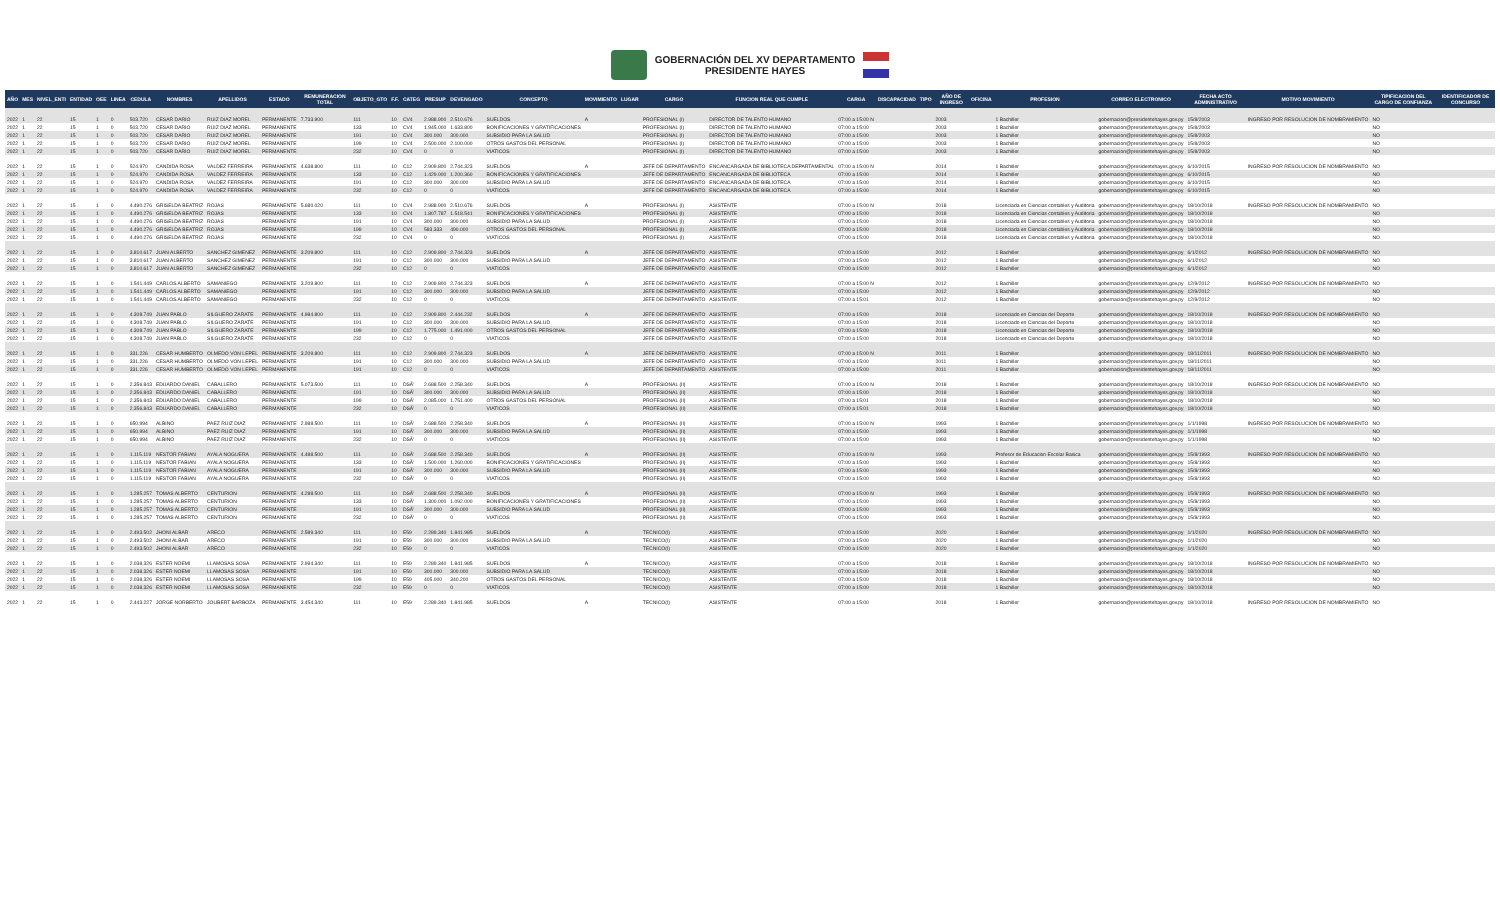GOBERNACIÓN DEL XV DEPARTAMENTO
PRESIDENTE HAYES
| AÑO | MES | NIVEL_ENTI | ENTIDAD | OEE | LINEA | CEDULA | NOMBRES | APELLIDOS | ESTADO | REMUNERACION TOTAL | OBJETO_GTO | F.F. | CATEG | PRESUP | DEVENGADO | CONCEPTO | MOVIMIENTO | LUGAR | CARGO | FUNCION REAL QUE CUMPLE | CARGA | DISCAPACIDAD | TIPO | AÑO DE INGRESO | OFICINA | PROFESION | CORREO ELECTRONICO | FECHA ACTO ADMINISTRATIVO | MOTIVO MOVIMIENTO | TIPIFICACION DEL CARGO DE CONFIANZA | IDENTIFICADOR DE CONCURSO |
| --- | --- | --- | --- | --- | --- | --- | --- | --- | --- | --- | --- | --- | --- | --- | --- | --- | --- | --- | --- | --- | --- | --- | --- | --- | --- | --- | --- | --- | --- | --- | --- |
| 2022 | 1 | 22 | 15 | 1 | 0 | 503.720 | CESAR DARIO | RUIZ DIAZ MOREL | PERMANENTE | 7.733.900 | 111 | 10 | CV4 | 2.988.900 | 2.510.676 | SUELDOS | A | | PROFESIONAL (I) | DIRECTOR DE TALENTO HUMANO | 07:00 a 15:00 N | | | 2003 | | 1 Bachiller | gobernacion@presidentehayes.gov.py | 15/8/2003 | INGRESO POR RESOLUCION DE NOMBRAMIENTO | NO | |
| 2022 | 1 | 22 | 15 | 1 | 0 | 503.720 | CESAR DARIO | RUIZ DIAZ MOREL | PERMANENTE | | 133 | 10 | CV4 | 1.945.000 | 1.633.800 | BONIFICACIONES Y GRATIFICACIONES | | | PROFESIONAL (I) | DIRECTOR DE TALENTO HUMANO | 07:00 a 15:00 | | | 2003 | | 1 Bachiller | gobernacion@presidentehayes.gov.py | 15/8/2003 | | NO | |
| 2022 | 1 | 22 | 15 | 1 | 0 | 503.720 | CESAR DARIO | RUIZ DIAZ MOREL | PERMANENTE | | 191 | 10 | CV4 | 300.000 | 300.000 | SUBSIDIO PARA LA SALUD | | | PROFESIONAL (I) | DIRECTOR DE TALENTO HUMANO | 07:00 a 15:00 | | | 2003 | | 1 Bachiller | gobernacion@presidentehayes.gov.py | 15/8/2003 | | NO | |
| 2022 | 1 | 22 | 15 | 1 | 0 | 503.720 | CESAR DARIO | RUIZ DIAZ MOREL | PERMANENTE | | 199 | 10 | CV4 | 2.500.000 | 2.100.000 | OTROS GASTOS DEL PERSONAL | | | PROFESIONAL (I) | DIRECTOR DE TALENTO HUMANO | 07:00 a 15:00 | | | 2003 | | 1 Bachiller | gobernacion@presidentehayes.gov.py | 15/8/2003 | | NO | |
| 2022 | 1 | 22 | 15 | 1 | 0 | 503.720 | CESAR DARIO | RUIZ DIAZ MOREL | PERMANENTE | | 232 | 10 | CV4 | 0 | 0 | VIATICOS | | | PROFESIONAL (I) | DIRECTOR DE TALENTO HUMANO | 07:00 a 15:00 | | | 2003 | | 1 Bachiller | gobernacion@presidentehayes.gov.py | 15/8/2003 | | NO | |
| 2022 | 1 | 22 | 15 | 1 | 0 | 524.970 | CANDIDA ROSA | VALDEZ FERREIRA | PERMANENTE | 4.638.800 | 111 | 10 | C12 | 2.909.800 | 2.744.323 | SUELDOS | A | | JEFE DE DEPARTAMENTO | ENCANCARGADA DE BIBLIOTECA DEPARTAMENTAL | 07:00 a 15:00 N | | | 2014 | | 1 Bachiller | gobernacion@presidentehayes.gov.py | 6/10/2015 | INGRESO POR RESOLUCION DE NOMBRAMIENTO | NO | |
| 2022 | 1 | 22 | 15 | 1 | 0 | 524.970 | CANDIDA ROSA | VALDEZ FERREIRA | PERMANENTE | | 133 | 10 | C12 | 1.429.000 | 1.200.360 | BONIFICACIONES Y GRATIFICACIONES | | | JEFE DE DEPARTAMENTO | ENCANCARGADA DE BIBLIOTECA | 07:00 a 15:00 | | | 2014 | | 1 Bachiller | gobernacion@presidentehayes.gov.py | 6/10/2015 | | NO | |
| 2022 | 1 | 22 | 15 | 1 | 0 | 524.970 | CANDIDA ROSA | VALDEZ FERREIRA | PERMANENTE | | 191 | 10 | C12 | 300.000 | 300.000 | SUBSIDIO PARA LA SALUD | | | JEFE DE DEPARTAMENTO | ENCANCARGADA DE BIBLIOTECA | 07:00 a 15:00 | | | 2014 | | 1 Bachiller | gobernacion@presidentehayes.gov.py | 6/10/2015 | | NO | |
| 2022 | 1 | 22 | 15 | 1 | 0 | 524.970 | CANDIDA ROSA | VALDEZ FERREIRA | PERMANENTE | | 232 | 10 | C12 | 0 | 0 | VIATICOS | | | JEFE DE DEPARTAMENTO | ENCANCARGADA DE BIBLIOTECA | 07:00 a 15:00 | | | 2014 | | 1 Bachiller | gobernacion@presidentehayes.gov.py | 6/10/2015 | | NO | |
| 2022 | 1 | 22 | 15 | 1 | 0 | 4.490.276 | GRISELDA BEATRIZ | ROJAS | PERMANENTE | 5.680.020 | 111 | 10 | CV4 | 2.988.900 | 2.510.676 | SUELDOS | A | | PROFESIONAL (I) | ASISTENTE | 07:00 a 15:00 N | | | 2018 | | Licenciada en Ciencias contables y Auditoria | gobernacion@presidentehayes.gov.py | 18/10/2018 | INGRESO POR RESOLUCION DE NOMBRAMIENTO | NO | |
| 2022 | 1 | 22 | 15 | 1 | 0 | 4.490.276 | GRISELDA BEATRIZ | ROJAS | PERMANENTE | | 133 | 10 | CV4 | 1.807.787 | 1.518.541 | BONIFICACIONES Y GRATIFICACIONES | | | PROFESIONAL (I) | ASISTENTE | 07:00 a 15:00 | | | 2018 | | Licenciada en Ciencias contables y Auditoria | gobernacion@presidentehayes.gov.py | 18/10/2018 | | NO | |
| 2022 | 1 | 22 | 15 | 1 | 0 | 4.490.276 | GRISELDA BEATRIZ | ROJAS | PERMANENTE | | 191 | 10 | CV4 | 300.000 | 300.000 | SUBSIDIO PARA LA SALUD | | | PROFESIONAL (I) | ASISTENTE | 07:00 a 15:00 | | | 2018 | | Licenciada en Ciencias contables y Auditoria | gobernacion@presidentehayes.gov.py | 18/10/2018 | | NO | |
| 2022 | 1 | 22 | 15 | 1 | 0 | 4.490.276 | GRISELDA BEATRIZ | ROJAS | PERMANENTE | | 199 | 10 | CV4 | 583.333 | 490.000 | OTROS GASTOS DEL PERSONAL | | | PROFESIONAL (I) | ASISTENTE | 07:00 a 15:00 | | | 2018 | | Licenciada en Ciencias contables y Auditoria | gobernacion@presidentehayes.gov.py | 18/10/2018 | | NO | |
| 2022 | 1 | 22 | 15 | 1 | 0 | 4.490.276 | GRISELDA BEATRIZ | ROJAS | PERMANENTE | | 232 | 10 | CV4 | 0 | 0 | VIATICOS | | | PROFESIONAL (I) | ASISTENTE | 07:00 a 15:00 | | | 2018 | | Licenciada en Ciencias contables y Auditoria | gobernacion@presidentehayes.gov.py | 18/10/2018 | | NO | |
| 2022 | 1 | 22 | 15 | 1 | 0 | 3.810.617 | JUAN ALBERTO | SANCHEZ GIMENEZ | PERMANENTE | 3.209.800 | 111 | 10 | C12 | 2.909.800 | 2.744.323 | SUELDOS | A | | JEFE DE DEPARTAMENTO | ASISTENTE | 07:00 a 15:00 | | | 2012 | | 1 Bachiller | gobernacion@presidentehayes.gov.py | 6/1/2012 | INGRESO POR RESOLUCION DE NOMBRAMIENTO | NO | |
| 2022 | 1 | 22 | 15 | 1 | 0 | 3.810.617 | JUAN ALBERTO | SANCHEZ GIMENEZ | PERMANENTE | | 191 | 10 | C12 | 300.000 | 300.000 | SUBSIDIO PARA LA SALUD | | | JEFE DE DEPARTAMENTO | ASISTENTE | 07:00 a 15:00 | | | 2012 | | 1 Bachiller | gobernacion@presidentehayes.gov.py | 6/1/2012 | | NO | |
| 2022 | 1 | 22 | 15 | 1 | 0 | 3.810.617 | JUAN ALBERTO | SANCHEZ GIMENEZ | PERMANENTE | | 232 | 10 | C12 | 0 | 0 | VIATICOS | | | JEFE DE DEPARTAMENTO | ASISTENTE | 07:00 a 15:00 | | | 2012 | | 1 Bachiller | gobernacion@presidentehayes.gov.py | 6/1/2012 | | NO | |
| 2022 | 1 | 22 | 15 | 1 | 0 | 1.541.449 | CARLOS ALBERTO | SAMANIEGO | PERMANENTE | 3.209.800 | 111 | 10 | C12 | 2.909.800 | 2.744.323 | SUELDOS | A | | JEFE DE DEPARTAMENTO | ASISTENTE | 07:00 a 15:00 N | | | 2012 | | 1 Bachiller | gobernacion@presidentehayes.gov.py | 12/9/2012 | INGRESO POR RESOLUCION DE NOMBRAMIENTO | NO | |
| 2022 | 1 | 22 | 15 | 1 | 0 | 1.541.449 | CARLOS ALBERTO | SAMANIEGO | PERMANENTE | | 191 | 10 | C12 | 300.000 | 300.000 | SUBSIDIO PARA LA SALUD | | | JEFE DE DEPARTAMENTO | ASISTENTE | 07:00 a 15:00 | | | 2012 | | 1 Bachiller | gobernacion@presidentehayes.gov.py | 12/9/2012 | | NO | |
| 2022 | 1 | 22 | 15 | 1 | 0 | 1.541.449 | CARLOS ALBERTO | SAMANIEGO | PERMANENTE | | 232 | 10 | C12 | 0 | 0 | VIATICOS | | | JEFE DE DEPARTAMENTO | ASISTENTE | 07:00 a 15:01 | | | 2012 | | 1 Bachiller | gobernacion@presidentehayes.gov.py | 12/9/2012 | | NO | |
| 2022 | 1 | 22 | 15 | 1 | 0 | 4.308.749 | JUAN PABLO | SILGUERO ZARATE | PERMANENTE | 4.984.800 | 111 | 10 | C12 | 2.909.800 | 2.444.232 | SUELDOS | A | | JEFE DE DEPARTAMENTO | ASISTENTE | 07:00 a 15:00 | | | 2018 | | Licenciado en Ciencias del Deporte | gobernacion@presidentehayes.gov.py | 18/10/2018 | INGRESO POR RESOLUCION DE NOMBRAMIENTO | NO | |
| 2022 | 1 | 22 | 15 | 1 | 0 | 4.308.749 | JUAN PABLO | SILGUERO ZARATE | PERMANENTE | | 191 | 10 | C12 | 300.000 | 300.000 | SUBSIDIO PARA LA SALUD | | | JEFE DE DEPARTAMENTO | ASISTENTE | 07:00 a 15:00 | | | 2018 | | Licenciado en Ciencias del Deporte | gobernacion@presidentehayes.gov.py | 18/10/2018 | | NO | |
| 2022 | 1 | 22 | 15 | 1 | 0 | 4.308.749 | JUAN PABLO | SILGUERO ZARATE | PERMANENTE | | 199 | 10 | C12 | 1.775.000 | 1.491.000 | OTROS GASTOS DEL PERSONAL | | | JEFE DE DEPARTAMENTO | ASISTENTE | 07:00 a 15:00 | | | 2018 | | Licenciado en Ciencias del Deporte | gobernacion@presidentehayes.gov.py | 18/10/2018 | | NO | |
| 2022 | 1 | 22 | 15 | 1 | 0 | 4.308.749 | JUAN PABLO | SILGUERO ZARATE | PERMANENTE | | 232 | 10 | C12 | 0 | 0 | VIATICOS | | | JEFE DE DEPARTAMENTO | ASISTENTE | 07:00 a 15:00 | | | 2018 | | Licenciado en Ciencias del Deporte | gobernacion@presidentehayes.gov.py | 18/10/2018 | | NO | |
| 2022 | 1 | 22 | 15 | 1 | 0 | 331.226 | CESAR HUMBERTO | OLMEDO VON LEPEL | PERMANENTE | 3.209.800 | 111 | 10 | C12 | 2.909.800 | 2.744.323 | SUELDOS | A | | JEFE DE DEPARTAMENTO | ASISTENTE | 07:00 a 15:00 N | | | 2011 | | 1 Bachiller | gobernacion@presidentehayes.gov.py | 18/11/2011 | INGRESO POR RESOLUCION DE NOMBRAMIENTO | NO | |
| 2022 | 1 | 22 | 15 | 1 | 0 | 331.226 | CESAR HUMBERTO | OLMEDO VON LEPEL | PERMANENTE | | 191 | 10 | C12 | 300.000 | 300.000 | SUBSIDIO PARA LA SALUD | | | JEFE DE DEPARTAMENTO | ASISTENTE | 07:00 a 15:00 | | | 2011 | | 1 Bachiller | gobernacion@presidentehayes.gov.py | 18/11/2011 | | NO | |
| 2022 | 1 | 22 | 15 | 1 | 0 | 331.226 | CESAR HUMBERTO | OLMEDO VON LEPEL | PERMANENTE | | 191 | 10 | C12 | 0 | 0 | VIATICOS | | | JEFE DE DEPARTAMENTO | ASISTENTE | 07:00 a 15:00 | | | 2011 | | 1 Bachiller | gobernacion@presidentehayes.gov.py | 18/11/2011 | | NO | |
| 2022 | 1 | 22 | 15 | 1 | 0 | 2.356.843 | EDUARDO DANIEL | CABALLERO | PERMANENTE | 5.073.500 | 111 | 10 | DSÃ' | 2.688.500 | 2.258.340 | SUELDOS | A | | PROFESIONAL (II) | ASISTENTE | 07:00 a 15:00 N | | | 2018 | | 1 Bachiller | gobernacion@presidentehayes.gov.py | 18/10/2018 | INGRESO POR RESOLUCION DE NOMBRAMIENTO | NO | |
| 2022 | 1 | 22 | 15 | 1 | 0 | 2.356.843 | EDUARDO DANIEL | CABALLERO | PERMANENTE | | 191 | 10 | DSÃ' | 300.000 | 300.000 | SUBSIDIO PARA LA SALUD | | | PROFESIONAL (II) | ASISTENTE | 07:00 a 15:00 | | | 2018 | | 1 Bachiller | gobernacion@presidentehayes.gov.py | 18/10/2018 | | NO | |
| 2022 | 1 | 22 | 15 | 1 | 0 | 2.356.843 | EDUARDO DANIEL | CABALLERO | PERMANENTE | | 199 | 10 | DSÃ' | 2.085.000 | 1.751.400 | OTROS GASTOS DEL PERSONAL | | | PROFESIONAL (II) | ASISTENTE | 07:00 a 15:01 | | | 2018 | | 1 Bachiller | gobernacion@presidentehayes.gov.py | 18/10/2018 | | NO | |
| 2022 | 1 | 22 | 15 | 1 | 0 | 2.356.843 | EDUARDO DANIEL | CABALLERO | PERMANENTE | | 232 | 10 | DSÃ' | 0 | 0 | VIATICOS | | | PROFESIONAL (II) | ASISTENTE | 07:00 a 15:01 | | | 2018 | | 1 Bachiller | gobernacion@presidentehayes.gov.py | 18/10/2018 | | NO | |
| 2022 | 1 | 22 | 15 | 1 | 0 | 650.994 | ALBINO | PAEZ RUIZ DIAZ | PERMANENTE | 2.988.500 | 111 | 10 | DSÃ' | 2.688.500 | 2.258.340 | SUELDOS | A | | PROFESIONAL (II) | ASISTENTE | 07:00 a 15:00 N | | | 1993 | | 1 Bachiller | gobernacion@presidentehayes.gov.py | 1/1/1998 | INGRESO POR RESOLUCION DE NOMBRAMIENTO | NO | |
| 2022 | 1 | 22 | 15 | 1 | 0 | 650.994 | ALBINO | PAEZ RUIZ DIAZ | PERMANENTE | | 191 | 10 | DSÃ' | 300.000 | 300.000 | SUBSIDIO PARA LA SALUD | | | PROFESIONAL (II) | ASISTENTE | 07:00 a 15:00 | | | 1993 | | 1 Bachiller | gobernacion@presidentehayes.gov.py | 1/1/1998 | | NO | |
| 2022 | 1 | 22 | 15 | 1 | 0 | 650.994 | ALBINO | PAEZ RUIZ DIAZ | PERMANENTE | | 232 | 10 | DSÃ' | 0 | 0 | VIATICOS | | | PROFESIONAL (II) | ASISTENTE | 07:00 a 15:00 | | | 1993 | | 1 Bachiller | gobernacion@presidentehayes.gov.py | 1/1/1998 | | NO | |
| 2022 | 1 | 22 | 15 | 1 | 0 | 1.115.119 | NESTOR FABIAN | AYALA NOGUERA | PERMANENTE | 4.488.500 | 111 | 10 | DSÃ' | 2.688.500 | 2.258.340 | SUELDOS | A | | PROFESIONAL (II) | ASISTENTE | 07:00 a 15:00 N | | | 1993 | | Profesor de Educacion Escolar Basica | gobernacion@presidentehayes.gov.py | 15/8/1993 | INGRESO POR RESOLUCION DE NOMBRAMIENTO | NO | |
| 2022 | 1 | 22 | 15 | 1 | 0 | 1.115.119 | NESTOR FABIAN | AYALA NOGUERA | PERMANENTE | | 133 | 10 | DSÃ' | 1.500.000 | 1.260.000 | BONIFICACIONES Y GRATIFICACIONES | | | PROFESIONAL (II) | ASISTENTE | 07:00 a 15:00 | | | 1993 | | 1 Bachiller | gobernacion@presidentehayes.gov.py | 15/8/1993 | | NO | |
| 2022 | 1 | 22 | 15 | 1 | 0 | 1.115.119 | NESTOR FABIAN | AYALA NOGUERA | PERMANENTE | | 191 | 10 | DSÃ' | 300.000 | 300.000 | SUBSIDIO PARA LA SALUD | | | PROFESIONAL (II) | ASISTENTE | 07:00 a 15:00 | | | 1993 | | 1 Bachiller | gobernacion@presidentehayes.gov.py | 15/8/1993 | | NO | |
| 2022 | 1 | 22 | 15 | 1 | 0 | 1.115.119 | NESTOR FABIAN | AYALA NOGUERA | PERMANENTE | | 232 | 10 | DSÃ' | 0 | 0 | VIATICOS | | | PROFESIONAL (II) | ASISTENTE | 07:00 a 15:00 | | | 1993 | | 1 Bachiller | gobernacion@presidentehayes.gov.py | 15/8/1993 | | NO | |
| 2022 | 1 | 22 | 15 | 1 | 0 | 1.285.257 | TOMAS ALBERTO | CENTURION | PERMANENTE | 4.288.500 | 111 | 10 | DSÃ' | 2.688.500 | 2.258.340 | SUELDOS | A | | PROFESIONAL (II) | ASISTENTE | 07:00 a 15:00 N | | | 1993 | | 1 Bachiller | gobernacion@presidentehayes.gov.py | 15/8/1993 | INGRESO POR RESOLUCION DE NOMBRAMIENTO | NO | |
| 2022 | 1 | 22 | 15 | 1 | 0 | 1.285.257 | TOMAS ALBERTO | CENTURION | PERMANENTE | | 133 | 10 | DSÃ' | 1.300.000 | 1.092.000 | BONIFICACIONES Y GRATIFICACIONES | | | PROFESIONAL (II) | ASISTENTE | 07:00 a 15:00 | | | 1993 | | 1 Bachiller | gobernacion@presidentehayes.gov.py | 15/8/1993 | | NO | |
| 2022 | 1 | 22 | 15 | 1 | 0 | 1.285.257 | TOMAS ALBERTO | CENTURION | PERMANENTE | | 191 | 10 | DSÃ' | 300.000 | 300.000 | SUBSIDIO PARA LA SALUD | | | PROFESIONAL (II) | ASISTENTE | 07:00 a 15:00 | | | 1993 | | 1 Bachiller | gobernacion@presidentehayes.gov.py | 15/8/1993 | | NO | |
| 2022 | 1 | 22 | 15 | 1 | 0 | 1.285.257 | TOMAS ALBERTO | CENTURION | PERMANENTE | | 232 | 10 | DSÃ' | 0 | 0 | VIATICOS | | | PROFESIONAL (II) | ASISTENTE | 07:00 a 15:00 | | | 1993 | | 1 Bachiller | gobernacion@presidentehayes.gov.py | 15/8/1993 | | NO | |
| 2022 | 1 | 22 | 15 | 1 | 0 | 2.493.502 | JHONI ALBAR | ARECO | PERMANENTE | 2.589.340 | 111 | 10 | E59 | 2.289.340 | 1.841.985 | SUELDOS | A | | TECNICO(I) | ASISTENTE | 07:00 a 15:00 | | | 2020 | | 1 Bachiller | gobernacion@presidentehayes.gov.py | 1/1/2020 | INGRESO POR RESOLUCION DE NOMBRAMIENTO | NO | |
| 2022 | 1 | 22 | 15 | 1 | 0 | 2.493.502 | JHONI ALBAR | ARECO | PERMANENTE | | 191 | 10 | E59 | 300.000 | 300.000 | SUBSIDIO PARA LA SALUD | | | TECNICO(I) | ASISTENTE | 07:00 a 15:00 | | | 2020 | | 1 Bachiller | gobernacion@presidentehayes.gov.py | 1/1/2020 | | NO | |
| 2022 | 1 | 22 | 15 | 1 | 0 | 2.493.502 | JHONI ALBAR | ARECO | PERMANENTE | | 232 | 10 | E59 | 0 | 0 | VIATICOS | | | TECNICO(I) | ASISTENTE | 07:00 a 15:00 | | | 2020 | | 1 Bachiller | gobernacion@presidentehayes.gov.py | 1/1/2020 | | NO | |
| 2022 | 1 | 22 | 15 | 1 | 0 | 2.038.326 | ESTER NOEMI | LLAMOSAS SOSA | PERMANENTE | 2.994.340 | 111 | 10 | E59 | 2.289.340 | 1.841.985 | SUELDOS | A | | TECNICO(I) | ASISTENTE | 07:00 a 15:00 | | | 2018 | | 1 Bachiller | gobernacion@presidentehayes.gov.py | 18/10/2018 | INGRESO POR RESOLUCION DE NOMBRAMIENTO | NO | |
| 2022 | 1 | 22 | 15 | 1 | 0 | 2.038.326 | ESTER NOEMI | LLAMOSAS SOSA | PERMANENTE | | 191 | 10 | E59 | 300.000 | 300.000 | SUBSIDIO PARA LA SALUD | | | TECNICO(I) | ASISTENTE | 07:00 a 15:00 | | | 2018 | | 1 Bachiller | gobernacion@presidentehayes.gov.py | 18/10/2018 | | NO | |
| 2022 | 1 | 22 | 15 | 1 | 0 | 2.038.326 | ESTER NOEMI | LLAMOSAS SOSA | PERMANENTE | | 199 | 10 | E59 | 405.000 | 340.200 | OTROS GASTOS DEL PERSONAL | | | TECNICO(I) | ASISTENTE | 07:00 a 15:00 | | | 2018 | | 1 Bachiller | gobernacion@presidentehayes.gov.py | 18/10/2018 | | NO | |
| 2022 | 1 | 22 | 15 | 1 | 0 | 2.038.326 | ESTER NOEMI | LLAMOSAS SOSA | PERMANENTE | | 232 | 10 | E59 | 0 | 0 | VIATICOS | | | TECNICO(I) | ASISTENTE | 07:00 a 15:00 | | | 2018 | | 1 Bachiller | gobernacion@presidentehayes.gov.py | 18/10/2018 | | NO | |
| 2022 | 1 | 22 | 15 | 1 | 0 | 2.443.227 | JORGE NORBERTO | JOUBERT BARBOZA | PERMANENTE | 3.454.340 | 111 | 10 | E59 | 2.289.340 | 1.841.985 | SUELDOS | A | | TECNICO(I) | ASISTENTE | 07:00 a 15:00 | | | 2018 | | 1 Bachiller | gobernacion@presidentehayes.gov.py | 18/10/2018 | INGRESO POR RESOLUCION DE NOMBRAMIENTO | NO | |